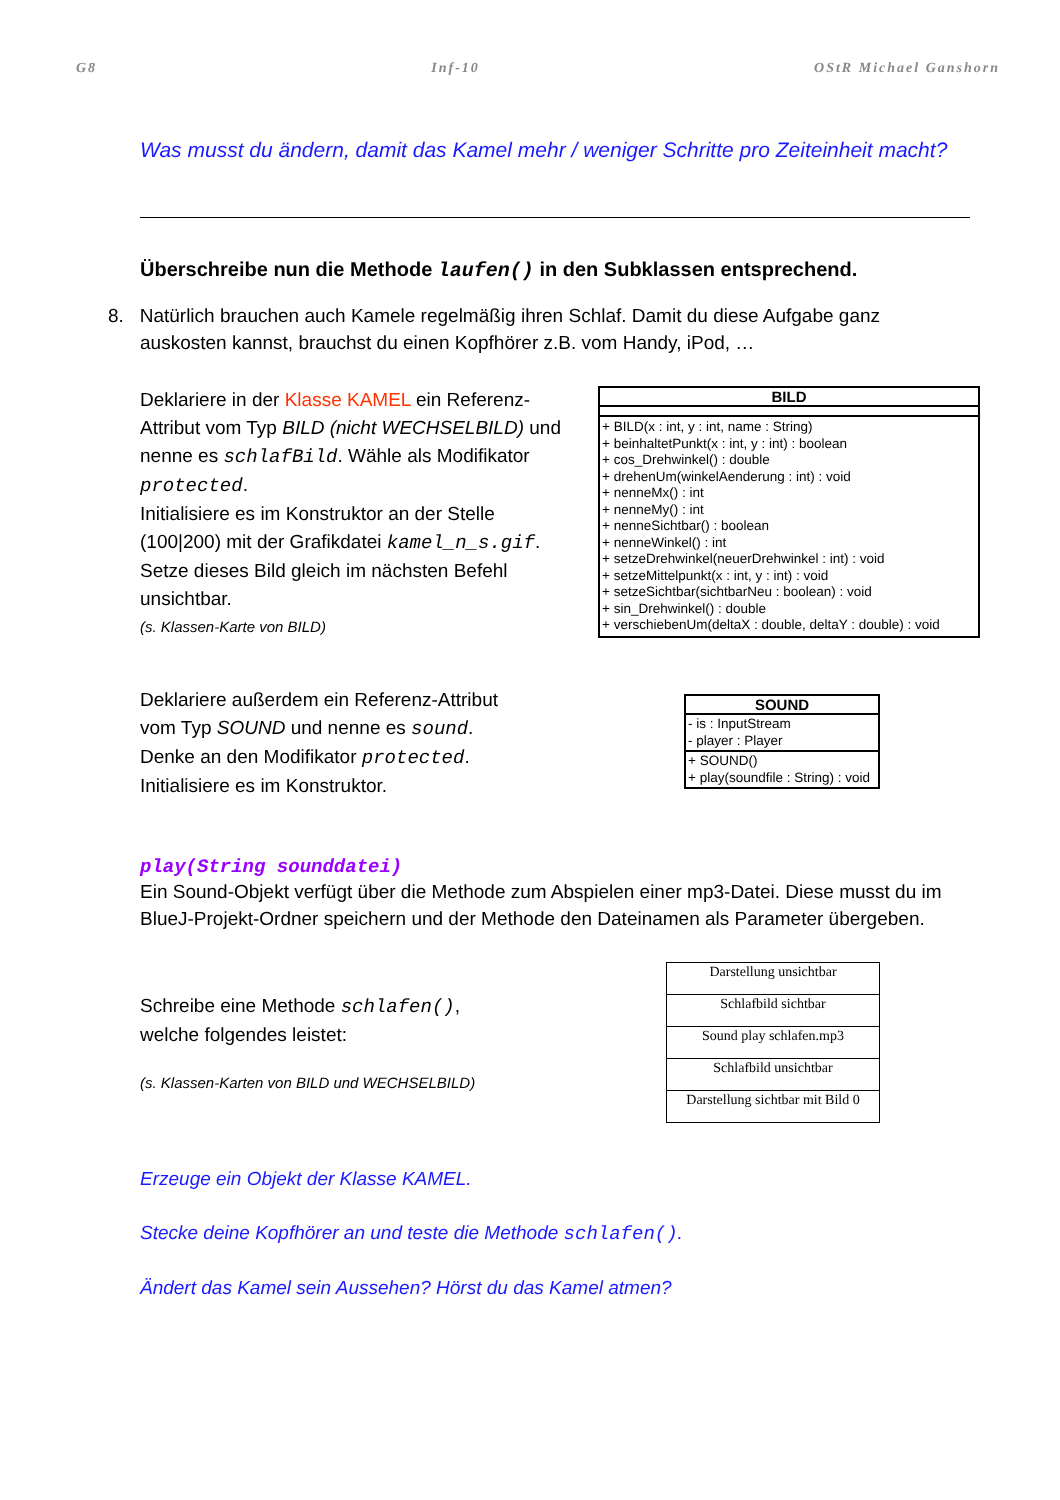G8 Inf-10 OStR Michael Ganshorn
Was musst du ändern, damit das Kamel mehr / weniger Schritte pro Zeiteinheit macht?
Überschreibe nun die Methode laufen() in den Subklassen entsprechend.
8. Natürlich brauchen auch Kamele regelmäßig ihren Schlaf. Damit du diese Aufgabe ganz auskosten kannst, brauchst du einen Kopfhörer z.B. vom Handy, iPod, …
Deklariere in der Klasse KAMEL ein Referenz-Attribut vom Typ BILD (nicht WECHSELBILD) und nenne es schlafBild. Wähle als Modifikator protected.
Initialisiere es im Konstruktor an der Stelle (100|200) mit der Grafikdatei kamel_n_s.gif.
Setze dieses Bild gleich im nächsten Befehl unsichtbar.
(s. Klassen-Karte von BILD)
BILD
+ BILD(x : int, y : int, name : String)
+ beinhaltetPunkt(x : int, y : int) : boolean
+ cos_Drehwinkel() : double
+ drehenUm(winkelAenderung : int) : void
+ nenneMx() : int
+ nenneMy() : int
+ nenneSichtbar() : boolean
+ nenneWinkel() : int
+ setzeDrehwinkel(neuerDrehwinkel : int) : void
+ setzeMittelpunkt(x : int, y : int) : void
+ setzeSichtbar(sichtbarNeu : boolean) : void
+ sin_Drehwinkel() : double
+ verschiebenUm(deltaX : double, deltaY : double) : void
Deklariere außerdem ein Referenz-Attribut
vom Typ SOUND und nenne es sound.
Denke an den Modifikator protected.
Initialisiere es im Konstruktor.
SOUND
- is : InputStream
- player : Player
+ SOUND()
+ play(soundfile : String) : void
play(String sounddatei)
Ein Sound-Objekt verfügt über die Methode zum Abspielen einer mp3-Datei. Diese musst du im BlueJ-Projekt-Ordner speichern und der Methode den Dateinamen als Parameter übergeben.
Schreibe eine Methode schlafen(),
welche folgendes leistet:
(s. Klassen-Karten von BILD und WECHSELBILD)
| Darstellung unsichtbar |
| Schlafbild sichtbar |
| Sound play schlafen.mp3 |
| Schlafbild unsichtbar |
| Darstellung sichtbar mit Bild 0 |
Erzeuge ein Objekt der Klasse KAMEL.
Stecke deine Kopfhörer an und teste die Methode schlafen().
Ändert das Kamel sein Aussehen? Hörst du das Kamel atmen?